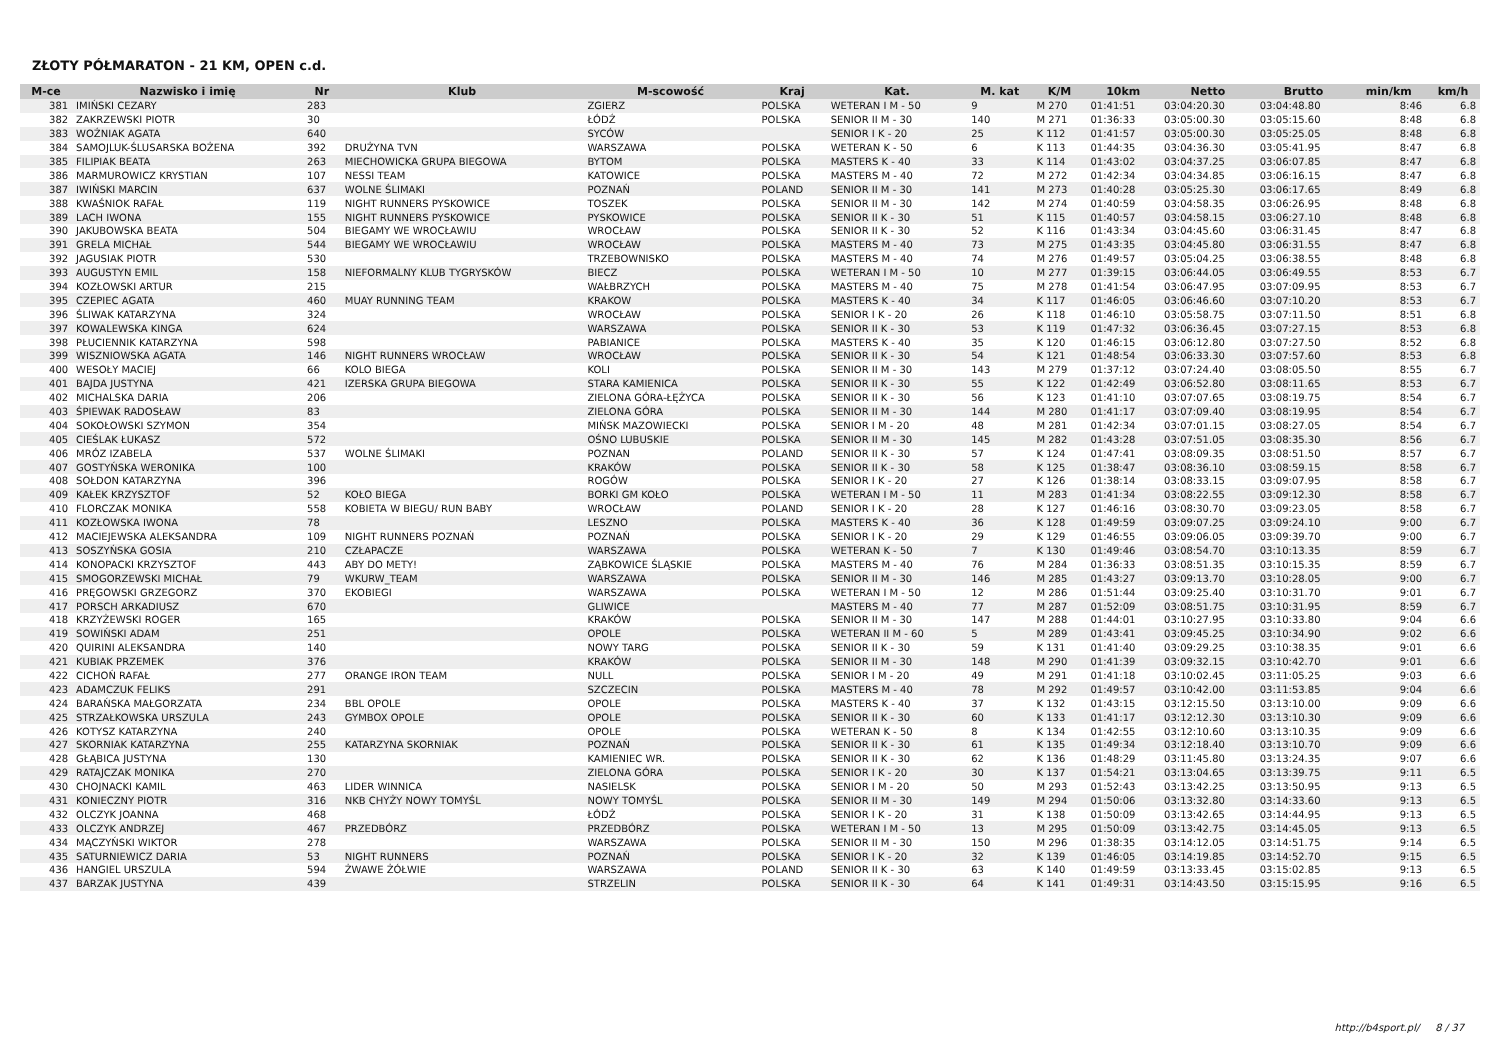ZŁOTY PÓŁMARATON - 21 KM, OPEN c.d.
| M-ce | Nazwisko i imię | Nr | Klub | M-scowość | Kraj | Kat. | M. kat | K/M | 10km | Netto | Brutto | min/km | km/h |
| --- | --- | --- | --- | --- | --- | --- | --- | --- | --- | --- | --- | --- | --- |
| 381 | IMIŃSKI CEZARY | 283 | | ZGIERZ | POLSKA | WETERAN I M - 50 | 9 | M 270 | 01:41:51 | 03:04:20.30 | 03:04:48.80 | 8:46 | 6.8 |
| 382 | ZAKRZEWSKI PIOTR | 30 | | ŁÓDŹ | POLSKA | SENIOR II M - 30 | 140 | M 271 | 01:36:33 | 03:05:00.30 | 03:05:15.60 | 8:48 | 6.8 |
| 383 | WOŹNIAK AGATA | 640 | | SYCÓW | | SENIOR I K - 20 | 25 | K 112 | 01:41:57 | 03:05:00.30 | 03:05:25.05 | 8:48 | 6.8 |
| 384 | SAMOJLUK-ŚLUSARSKA BOŻENA | 392 | DRUŻYNA TVN | WARSZAWA | POLSKA | WETERAN K - 50 | 6 | K 113 | 01:44:35 | 03:04:36.30 | 03:05:41.95 | 8:47 | 6.8 |
| 385 | FILIPIAK BEATA | 263 | MIECHOWICKA GRUPA BIEGOWA | BYTOM | POLSKA | MASTERS K - 40 | 33 | K 114 | 01:43:02 | 03:04:37.25 | 03:06:07.85 | 8:47 | 6.8 |
| 386 | MARMUROWICZ KRYSTIAN | 107 | NESSI TEAM | KATOWICE | POLSKA | MASTERS M - 40 | 72 | M 272 | 01:42:34 | 03:04:34.85 | 03:06:16.15 | 8:47 | 6.8 |
| 387 | IWIŃSKI MARCIN | 637 | WOLNE ŚLIMAKI | POZNAŃ | POLAND | SENIOR II M - 30 | 141 | M 273 | 01:40:28 | 03:05:25.30 | 03:06:17.65 | 8:49 | 6.8 |
| 388 | KWAŚNIOK RAFAŁ | 119 | NIGHT RUNNERS PYSKOWICE | TOSZEK | POLSKA | SENIOR II M - 30 | 142 | M 274 | 01:40:59 | 03:04:58.35 | 03:06:26.95 | 8:48 | 6.8 |
| 389 | LACH IWONA | 155 | NIGHT RUNNERS PYSKOWICE | PYSKOWICE | POLSKA | SENIOR II K - 30 | 51 | K 115 | 01:40:57 | 03:04:58.15 | 03:06:27.10 | 8:48 | 6.8 |
| 390 | JAKUBOWSKA BEATA | 504 | BIEGAMY WE WROCŁAWIU | WROCŁAW | POLSKA | SENIOR II K - 30 | 52 | K 116 | 01:43:34 | 03:04:45.60 | 03:06:31.45 | 8:47 | 6.8 |
| 391 | GRELA MICHAŁ | 544 | BIEGAMY WE WROCŁAWIU | WROCŁAW | POLSKA | MASTERS M - 40 | 73 | M 275 | 01:43:35 | 03:04:45.80 | 03:06:31.55 | 8:47 | 6.8 |
| 392 | JAGUSIAK PIOTR | 530 | | TRZEBOWNISKO | POLSKA | MASTERS M - 40 | 74 | M 276 | 01:49:57 | 03:05:04.25 | 03:06:38.55 | 8:48 | 6.8 |
| 393 | AUGUSTYN EMIL | 158 | NIEFORMALNY KLUB TYGRYSKÓW | BIECZ | POLSKA | WETERAN I M - 50 | 10 | M 277 | 01:39:15 | 03:06:44.05 | 03:06:49.55 | 8:53 | 6.7 |
| 394 | KOZŁOWSKI ARTUR | 215 | | WAŁBRZYCH | POLSKA | MASTERS M - 40 | 75 | M 278 | 01:41:54 | 03:06:47.95 | 03:07:09.95 | 8:53 | 6.7 |
| 395 | CZEPIEC AGATA | 460 | MUAY RUNNING TEAM | KRAKOW | POLSKA | MASTERS K - 40 | 34 | K 117 | 01:46:05 | 03:06:46.60 | 03:07:10.20 | 8:53 | 6.7 |
| 396 | ŚLIWAK KATARZYNA | 324 | | WROCŁAW | POLSKA | SENIOR I K - 20 | 26 | K 118 | 01:46:10 | 03:05:58.75 | 03:07:11.50 | 8:51 | 6.8 |
| 397 | KOWALEWSKA KINGA | 624 | | WARSZAWA | POLSKA | SENIOR II K - 30 | 53 | K 119 | 01:47:32 | 03:06:36.45 | 03:07:27.15 | 8:53 | 6.8 |
| 398 | PŁUCIENNIK KATARZYNA | 598 | | PABIANICE | POLSKA | MASTERS K - 40 | 35 | K 120 | 01:46:15 | 03:06:12.80 | 03:07:27.50 | 8:52 | 6.8 |
| 399 | WISZNIOWSKA AGATA | 146 | NIGHT RUNNERS WROCŁAW | WROCŁAW | POLSKA | SENIOR II K - 30 | 54 | K 121 | 01:48:54 | 03:06:33.30 | 03:07:57.60 | 8:53 | 6.8 |
| 400 | WESOŁY MACIEJ | 66 | KOLO BIEGA | KOLI | POLSKA | SENIOR II M - 30 | 143 | M 279 | 01:37:12 | 03:07:24.40 | 03:08:05.50 | 8:55 | 6.7 |
| 401 | BAJDA JUSTYNA | 421 | IZERSKA GRUPA BIEGOWA | STARA KAMIENICA | POLSKA | SENIOR II K - 30 | 55 | K 122 | 01:42:49 | 03:06:52.80 | 03:08:11.65 | 8:53 | 6.7 |
| 402 | MICHALSKA DARIA | 206 | | ZIELONA GÓRA-ŁĘŻYCA | POLSKA | SENIOR II K - 30 | 56 | K 123 | 01:41:10 | 03:07:07.65 | 03:08:19.75 | 8:54 | 6.7 |
| 403 | ŚPIEWAK RADOSŁAW | 83 | | ZIELONA GÓRA | POLSKA | SENIOR II M - 30 | 144 | M 280 | 01:41:17 | 03:07:09.40 | 03:08:19.95 | 8:54 | 6.7 |
| 404 | SOKOŁOWSKI SZYMON | 354 | | MIŃSK MAZOWIECKI | POLSKA | SENIOR I M - 20 | 48 | M 281 | 01:42:34 | 03:07:01.15 | 03:08:27.05 | 8:54 | 6.7 |
| 405 | CIEŚLAK ŁUKASZ | 572 | | OŚNO LUBUSKIE | POLSKA | SENIOR II M - 30 | 145 | M 282 | 01:43:28 | 03:07:51.05 | 03:08:35.30 | 8:56 | 6.7 |
| 406 | MRÓZ IZABELA | 537 | WOLNE ŚLIMAKI | POZNAN | POLAND | SENIOR II K - 30 | 57 | K 124 | 01:47:41 | 03:08:09.35 | 03:08:51.50 | 8:57 | 6.7 |
| 407 | GOSTYŃSKA WERONIKA | 100 | | KRAKÓW | POLSKA | SENIOR II K - 30 | 58 | K 125 | 01:38:47 | 03:08:36.10 | 03:08:59.15 | 8:58 | 6.7 |
| 408 | SOŁDON KATARZYNA | 396 | | ROGÓW | POLSKA | SENIOR I K - 20 | 27 | K 126 | 01:38:14 | 03:08:33.15 | 03:09:07.95 | 8:58 | 6.7 |
| 409 | KAŁEK KRZYSZTOF | 52 | KOŁO BIEGA | BORKI GM KOŁO | POLSKA | WETERAN I M - 50 | 11 | M 283 | 01:41:34 | 03:08:22.55 | 03:09:12.30 | 8:58 | 6.7 |
| 410 | FLORCZAK MONIKA | 558 | KOBIETA W BIEGU/ RUN BABY | WROCŁAW | POLAND | SENIOR I K - 20 | 28 | K 127 | 01:46:16 | 03:08:30.70 | 03:09:23.05 | 8:58 | 6.7 |
| 411 | KOZŁOWSKA IWONA | 78 | | LESZNO | POLSKA | MASTERS K - 40 | 36 | K 128 | 01:49:59 | 03:09:07.25 | 03:09:24.10 | 9:00 | 6.7 |
| 412 | MACIEJEWSKA ALEKSANDRA | 109 | NIGHT RUNNERS POZNAŃ | POZNAŃ | POLSKA | SENIOR I K - 20 | 29 | K 129 | 01:46:55 | 03:09:06.05 | 03:09:39.70 | 9:00 | 6.7 |
| 413 | SOSZYŃSKA GOSIA | 210 | CZŁAPACZE | WARSZAWA | POLSKA | WETERAN K - 50 | 7 | K 130 | 01:49:46 | 03:08:54.70 | 03:10:13.35 | 8:59 | 6.7 |
| 414 | KONOPACKI KRZYSZTOF | 443 | ABY DO METY! | ZĄBKOWICE ŚLĄSKIE | POLSKA | MASTERS M - 40 | 76 | M 284 | 01:36:33 | 03:08:51.35 | 03:10:15.35 | 8:59 | 6.7 |
| 415 | SMOGORZEWSKI MICHAŁ | 79 | WKURW_TEAM | WARSZAWA | POLSKA | SENIOR II M - 30 | 146 | M 285 | 01:43:27 | 03:09:13.70 | 03:10:28.05 | 9:00 | 6.7 |
| 416 | PRĘGOWSKI GRZEGORZ | 370 | EKOBIEGI | WARSZAWA | POLSKA | WETERAN I M - 50 | 12 | M 286 | 01:51:44 | 03:09:25.40 | 03:10:31.70 | 9:01 | 6.7 |
| 417 | PORSCH ARKADIUSZ | 670 | | GLIWICE | | MASTERS M - 40 | 77 | M 287 | 01:52:09 | 03:08:51.75 | 03:10:31.95 | 8:59 | 6.7 |
| 418 | KRZYŻEWSKI ROGER | 165 | | KRAKÓW | POLSKA | SENIOR II M - 30 | 147 | M 288 | 01:44:01 | 03:10:27.95 | 03:10:33.80 | 9:04 | 6.6 |
| 419 | SOWIŃSKI ADAM | 251 | | OPOLE | POLSKA | WETERAN II M - 60 | 5 | M 289 | 01:43:41 | 03:09:45.25 | 03:10:34.90 | 9:02 | 6.6 |
| 420 | QUIRINI ALEKSANDRA | 140 | | NOWY TARG | POLSKA | SENIOR II K - 30 | 59 | K 131 | 01:41:40 | 03:09:29.25 | 03:10:38.35 | 9:01 | 6.6 |
| 421 | KUBIAK PRZEMEK | 376 | | KRAKÓW | POLSKA | SENIOR II M - 30 | 148 | M 290 | 01:41:39 | 03:09:32.15 | 03:10:42.70 | 9:01 | 6.6 |
| 422 | CICHOŃ RAFAŁ | 277 | ORANGE IRON TEAM | NULL | POLSKA | SENIOR I M - 20 | 49 | M 291 | 01:41:18 | 03:10:02.45 | 03:11:05.25 | 9:03 | 6.6 |
| 423 | ADAMCZUK FELIKS | 291 | | SZCZECIN | POLSKA | MASTERS M - 40 | 78 | M 292 | 01:49:57 | 03:10:42.00 | 03:11:53.85 | 9:04 | 6.6 |
| 424 | BARAŃSKA MAŁGORZATA | 234 | BBL OPOLE | OPOLE | POLSKA | MASTERS K - 40 | 37 | K 132 | 01:43:15 | 03:12:15.50 | 03:13:10.00 | 9:09 | 6.6 |
| 425 | STRZAŁKOWSKA URSZULA | 243 | GYMBOX OPOLE | OPOLE | POLSKA | SENIOR II K - 30 | 60 | K 133 | 01:41:17 | 03:12:12.30 | 03:13:10.30 | 9:09 | 6.6 |
| 426 | KOTYSZ KATARZYNA | 240 | | OPOLE | POLSKA | WETERAN K - 50 | 8 | K 134 | 01:42:55 | 03:12:10.60 | 03:13:10.35 | 9:09 | 6.6 |
| 427 | SKORNIAK KATARZYNA | 255 | KATARZYNA SKORNIAK | POZNAŃ | POLSKA | SENIOR II K - 30 | 61 | K 135 | 01:49:34 | 03:12:18.40 | 03:13:10.70 | 9:09 | 6.6 |
| 428 | GŁĄBICA JUSTYNA | 130 | | KAMIENIEC WR. | POLSKA | SENIOR II K - 30 | 62 | K 136 | 01:48:29 | 03:11:45.80 | 03:13:24.35 | 9:07 | 6.6 |
| 429 | RATAJCZAK MONIKA | 270 | | ZIELONA GÓRA | POLSKA | SENIOR I K - 20 | 30 | K 137 | 01:54:21 | 03:13:04.65 | 03:13:39.75 | 9:11 | 6.5 |
| 430 | CHOJNACKI KAMIL | 463 | LIDER WINNICA | NASIELSK | POLSKA | SENIOR I M - 20 | 50 | M 293 | 01:52:43 | 03:13:42.25 | 03:13:50.95 | 9:13 | 6.5 |
| 431 | KONIECZNY PIOTR | 316 | NKB CHYŻY NOWY TOMYŚL | NOWY TOMYŚL | POLSKA | SENIOR II M - 30 | 149 | M 294 | 01:50:06 | 03:13:32.80 | 03:14:33.60 | 9:13 | 6.5 |
| 432 | OLCZYK JOANNA | 468 | | ŁÓDŹ | POLSKA | SENIOR I K - 20 | 31 | K 138 | 01:50:09 | 03:13:42.65 | 03:14:44.95 | 9:13 | 6.5 |
| 433 | OLCZYK ANDRZEJ | 467 | PRZEDBÓRZ | PRZEDBÓRZ | POLSKA | WETERAN I M - 50 | 13 | M 295 | 01:50:09 | 03:13:42.75 | 03:14:45.05 | 9:13 | 6.5 |
| 434 | MĄCZYŃSKI WIKTOR | 278 | | WARSZAWA | POLSKA | SENIOR II M - 30 | 150 | M 296 | 01:38:35 | 03:14:12.05 | 03:14:51.75 | 9:14 | 6.5 |
| 435 | SATURNIEWICZ DARIA | 53 | NIGHT RUNNERS | POZNAŃ | POLSKA | SENIOR I K - 20 | 32 | K 139 | 01:46:05 | 03:14:19.85 | 03:14:52.70 | 9:15 | 6.5 |
| 436 | HANGIEL URSZULA | 594 | ŻWAWE ŻÓŁWIE | WARSZAWA | POLAND | SENIOR II K - 30 | 63 | K 140 | 01:49:59 | 03:13:33.45 | 03:15:02.85 | 9:13 | 6.5 |
| 437 | BARZAK JUSTYNA | 439 | | STRZELIN | POLSKA | SENIOR II K - 30 | 64 | K 141 | 01:49:31 | 03:14:43.50 | 03:15:15.95 | 9:16 | 6.5 |
http://b4sport.pl/ 8 / 37